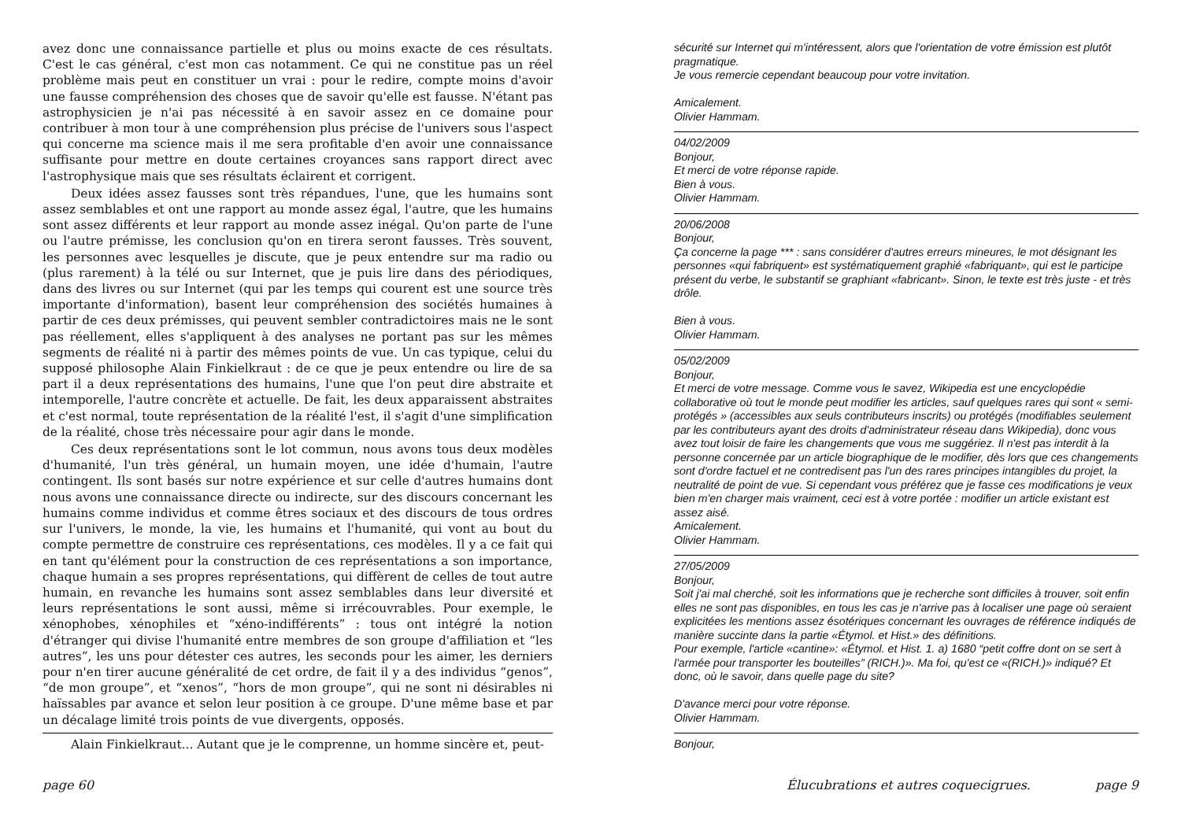avez donc une connaissance partielle et plus ou moins exacte de ces résultats. C'est le cas général, c'est mon cas notamment. Ce qui ne constitue pas un réel problème mais peut en constituer un vrai : pour le redire, compte moins d'avoir une fausse compréhension des choses que de savoir qu'elle est fausse. N'étant pas astrophysicien je n'ai pas nécessité à en savoir assez en ce domaine pour contribuer à mon tour à une compréhension plus précise de l'univers sous l'aspect qui concerne ma science mais il me sera profitable d'en avoir une connaissance suffisante pour mettre en doute certaines croyances sans rapport direct avec l'astrophysique mais que ses résultats éclairent et corrigent.
Deux idées assez fausses sont très répandues, l'une, que les humains sont assez semblables et ont une rapport au monde assez égal, l'autre, que les humains sont assez différents et leur rapport au monde assez inégal. Qu'on parte de l'une ou l'autre prémisse, les conclusion qu'on en tirera seront fausses. Très souvent, les personnes avec lesquelles je discute, que je peux entendre sur ma radio ou (plus rarement) à la télé ou sur Internet, que je puis lire dans des périodiques, dans des livres ou sur Internet (qui par les temps qui courent est une source très importante d'information), basent leur compréhension des sociétés humaines à partir de ces deux prémisses, qui peuvent sembler contradictoires mais ne le sont pas réellement, elles s'appliquent à des analyses ne portant pas sur les mêmes segments de réalité ni à partir des mêmes points de vue. Un cas typique, celui du supposé philosophe Alain Finkielkraut : de ce que je peux entendre ou lire de sa part il a deux représentations des humains, l'une que l'on peut dire abstraite et intemporelle, l'autre concrète et actuelle. De fait, les deux apparaissent abstraites et c'est normal, toute représentation de la réalité l'est, il s'agit d'une simplification de la réalité, chose très nécessaire pour agir dans le monde.
Ces deux représentations sont le lot commun, nous avons tous deux modèles d'humanité, l'un très général, un humain moyen, une idée d'humain, l'autre contingent. Ils sont basés sur notre expérience et sur celle d'autres humains dont nous avons une connaissance directe ou indirecte, sur des discours concernant les humains comme individus et comme êtres sociaux et des discours de tous ordres sur l'univers, le monde, la vie, les humains et l'humanité, qui vont au bout du compte permettre de construire ces représentations, ces modèles. Il y a ce fait qui en tant qu'élément pour la construction de ces représentations a son importance, chaque humain a ses propres représentations, qui diffèrent de celles de tout autre humain, en revanche les humains sont assez semblables dans leur diversité et leurs représentations le sont aussi, même si irrécouvrables. Pour exemple, le xénophobes, xénophiles et “xéno-indifférents” : tous ont intégré la notion d'étranger qui divise l'humanité entre membres de son groupe d'affiliation et “les autres”, les uns pour détester ces autres, les seconds pour les aimer, les derniers pour n'en tirer aucune généralité de cet ordre, de fait il y a des individus “genos”, “de mon groupe”, et “xenos”, “hors de mon groupe”, qui ne sont ni désirables ni haïssables par avance et selon leur position à ce groupe. D'une même base et par un décalage limité trois points de vue divergents, opposés.
Alain Finkielkraut... Autant que je le comprenne, un homme sincère et, peut-
sécurité sur Internet qui m'intéressent, alors que l'orientation de votre émission est plutôt pragmatique.
Je vous remercie cependant beaucoup pour votre invitation.
Amicalement.
Olivier Hammam.
04/02/2009
Bonjour,
Et merci de votre réponse rapide.
Bien à vous.
Olivier Hammam.
20/06/2008
Bonjour,
Ça concerne la page *** : sans considérer d'autres erreurs mineures, le mot désignant les personnes «qui fabriquent» est systématiquement graphié «fabriquant», qui est le participe présent du verbe, le substantif se graphiant «fabricant». Sinon, le texte est très juste - et très drôle.
Bien à vous.
Olivier Hammam.
05/02/2009
Bonjour,
Et merci de votre message. Comme vous le savez, Wikipedia est une encyclopédie collaborative où tout le monde peut modifier les articles, sauf quelques rares qui sont « semi-protégés » (accessibles aux seuls contributeurs inscrits) ou protégés (modifiables seulement par les contributeurs ayant des droits d'administrateur réseau dans Wikipedia), donc vous avez tout loisir de faire les changements que vous me suggériez. Il n'est pas interdit à la personne concernée par un article biographique de le modifier, dès lors que ces changements sont d'ordre factuel et ne contredisent pas l'un des rares principes intangibles du projet, la neutralité de point de vue. Si cependant vous préférez que je fasse ces modifications je veux bien m'en charger mais vraiment, ceci est à votre portée : modifier un article existant est assez aisé.
Amicalement.
Olivier Hammam.
27/05/2009
Bonjour,
Soit j'ai mal cherché, soit les informations que je recherche sont difficiles à trouver, soit enfin elles ne sont pas disponibles, en tous les cas je n'arrive pas à localiser une page où seraient explicitées les mentions assez ésotériques concernant les ouvrages de référence indiqués de manière succinte dans la partie «Étymol. et Hist.» des définitions.
Pour exemple, l'article «cantine»: «Étymol. et Hist. 1. a) 1680 “petit coffre dont on se sert à l'armée pour transporter les bouteilles” (RICH.)». Ma foi, qu'est ce «(RICH.)» indiqué? Et donc, où le savoir, dans quelle page du site?
D'avance merci pour votre réponse.
Olivier Hammam.
Bonjour,
page 60 Élucubrations et autres coquecigrues. page 9